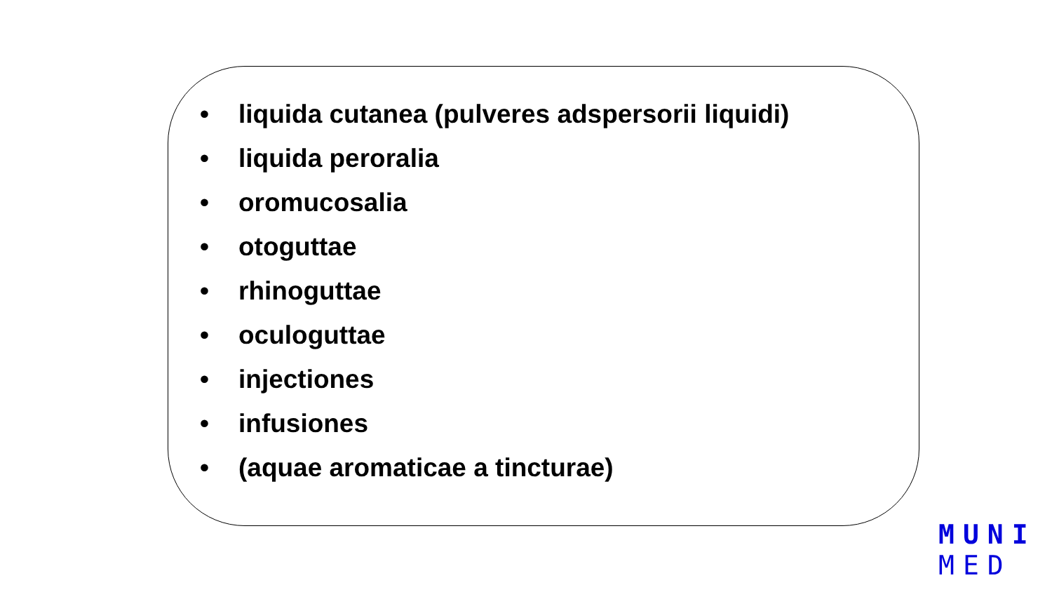• liquida cutanea (pulveres adspersorii liquidi)
• liquida peroralia
• oromucosalia
• otoguttae
• rhinoguttae
• oculoguttae
• injectiones
• infusiones
• (aquae aromaticae a tincturae)
MUNI
MED